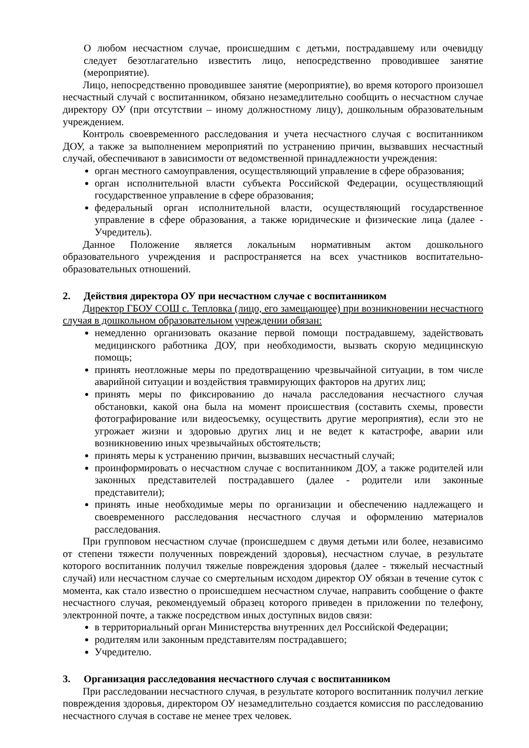О любом несчастном случае, происшедшим с детьми, пострадавшему или очевидцу следует безотлагательно известить лицо, непосредственно проводившее занятие (мероприятие).
Лицо, непосредственно проводившее занятие (мероприятие), во время которого произошел несчастный случай с воспитанником, обязано незамедлительно сообщить о несчастном случае директору ОУ (при отсутствии – иному должностному лицу), дошкольным образовательным учреждением.
Контроль своевременного расследования и учета несчастного случая с воспитанником ДОУ, а также за выполнением мероприятий по устранению причин, вызвавших несчастный случай, обеспечивают в зависимости от ведомственной принадлежности учреждения:
орган местного самоуправления, осуществляющий управление в сфере образования;
орган исполнительной власти субъекта Российской Федерации, осуществляющий государственное управление в сфере образования;
федеральный орган исполнительной власти, осуществляющий государственное управление в сфере образования, а также юридические и физические лица (далее - Учредитель).
Данное Положение является локальным нормативным актом дошкольного образовательного учреждения и распространяется на всех участников воспитательно-образовательных отношений.
2. Действия директора ОУ при несчастном случае с воспитанником
Директор ГБОУ СОШ с. Тепловка (лицо, его замещающее) при возникновении несчастного случая в дошкольном образовательном учреждении обязан:
немедленно организовать оказание первой помощи пострадавшему, задействовать медицинского работника ДОУ, при необходимости, вызвать скорую медицинскую помощь;
принять неотложные меры по предотвращению чрезвычайной ситуации, в том числе аварийной ситуации и воздействия травмирующих факторов на других лиц;
принять меры по фиксированию до начала расследования несчастного случая обстановки, какой она была на момент происшествия (составить схемы, провести фотографирование или видеосъемку, осуществить другие мероприятия), если это не угрожает жизни и здоровью других лиц и не ведет к катастрофе, аварии или возникновению иных чрезвычайных обстоятельств;
принять меры к устранению причин, вызвавших несчастный случай;
проинформировать о несчастном случае с воспитанником ДОУ, а также родителей или законных представителей пострадавшего (далее - родители или законные представители);
принять иные необходимые меры по организации и обеспечению надлежащего и своевременного расследования несчастного случая и оформлению материалов расследования.
При групповом несчастном случае (происшедшем с двумя детьми или более, независимо от степени тяжести полученных повреждений здоровья), несчастном случае, в результате которого воспитанник получил тяжелые повреждения здоровья (далее - тяжелый несчастный случай) или несчастном случае со смертельным исходом директор ОУ обязан в течение суток с момента, как стало известно о происшедшем несчастном случае, направить сообщение о факте несчастного случая, рекомендуемый образец которого приведен в приложении по телефону, электронной почте, а также посредством иных доступных видов связи:
в территориальный орган Министерства внутренних дел Российской Федерации;
родителям или законным представителям пострадавшего;
Учредителю.
3. Организация расследования несчастного случая с воспитанником
При расследовании несчастного случая, в результате которого воспитанник получил легкие повреждения здоровья, директором ОУ незамедлительно создается комиссия по расследованию несчастного случая в составе не менее трех человек.